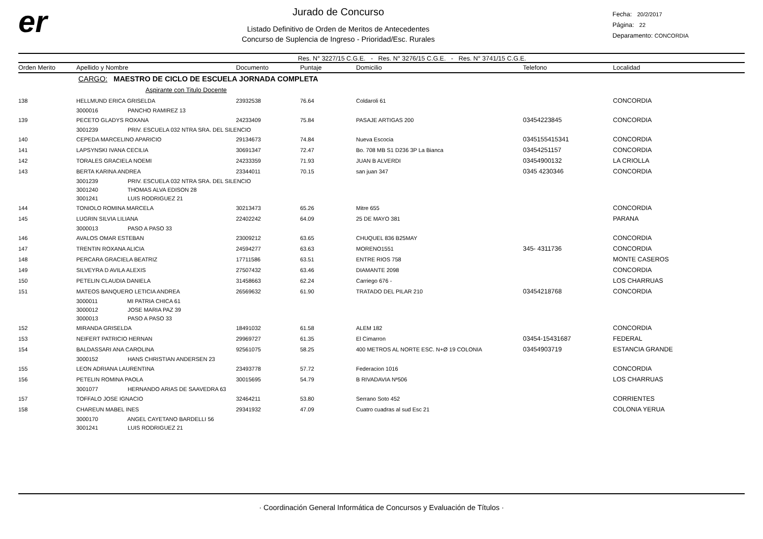er
Jurado de Concurso
Listado Definitivo de Orden de Meritos de Antecedentes
Concurso de Suplencia de Ingreso - Prioridad/Esc. Rurales
Fecha: 20/2/2017
Página: 22
Deparamento: CONCORDIA
Res. N° 3227/15 C.G.E. - Res. N° 3276/15 C.G.E. - Res. N° 3741/15 C.G.E.
| Orden Merito | Apellido y Nombre | Documento | Puntaje | Domicilio | Telefono | Localidad |
| --- | --- | --- | --- | --- | --- | --- |
| | CARGO: MAESTRO DE CICLO DE ESCUELA JORNADA COMPLETA | | | | | |
| | Aspirante con Titulo Docente | | | | | |
| 138 | HELLMUND ERICA GRISELDA | 23932538 | 76.64 | Coldaroli 61 | | CONCORDIA |
| | 3000016 PANCHO RAMIREZ 13 | | | | | |
| 139 | PECETO GLADYS ROXANA | 24233409 | 75.84 | PASAJE ARTIGAS 200 | 03454223845 | CONCORDIA |
| | 3001239 PRIV. ESCUELA 032 NTRA SRA. DEL SILENCIO | | | | | |
| 140 | CEPEDA MARCELINO APARICIO | 29134673 | 74.84 | Nueva Escocia | 0345155415341 | CONCORDIA |
| 141 | LAPSYNSKI IVANA CECILIA | 30691347 | 72.47 | Bo. 708 MB S1 D236 3P La Bianca | 03454251157 | CONCORDIA |
| 142 | TORALES GRACIELA NOEMI | 24233359 | 71.93 | JUAN B ALVERDI | 03454900132 | LA CRIOLLA |
| 143 | BERTA KARINA ANDREA | 23344011 | 70.15 | san juan 347 | 0345 4230346 | CONCORDIA |
| | 3001239 PRIV. ESCUELA 032 NTRA SRA. DEL SILENCIO | | | | | |
| | 3001240 THOMAS ALVA EDISON 28 | | | | | |
| | 3001241 LUIS RODRIGUEZ 21 | | | | | |
| 144 | TONIOLO ROMINA MARCELA | 30213473 | 65.26 | Mitre 655 | | CONCORDIA |
| 145 | LUGRIN SILVIA LILIANA | 22402242 | 64.09 | 25 DE MAYO 381 | | PARANA |
| | 3000013 PASO A PASO 33 | | | | | |
| 146 | AVALOS OMAR ESTEBAN | 23009212 | 63.65 | CHUQUEL 836 B25MAY | | CONCORDIA |
| 147 | TRENTIN ROXANA ALICIA | 24594277 | 63.63 | MORENO1551 | 345- 4311736 | CONCORDIA |
| 148 | PERCARA GRACIELA BEATRIZ | 17711586 | 63.51 | ENTRE RIOS 758 | | MONTE CASEROS |
| 149 | SILVEYRA D AVILA ALEXIS | 27507432 | 63.46 | DIAMANTE 2098 | | CONCORDIA |
| 150 | PETELIN CLAUDIA DANIELA | 31458663 | 62.24 | Carriego 676 - | | LOS CHARRUAS |
| 151 | MATEOS BANQUERO LETICIA ANDREA | 26569632 | 61.90 | TRATADO DEL PILAR 210 | 03454218768 | CONCORDIA |
| | 3000011 MI PATRIA CHICA 61 | | | | | |
| | 3000012 JOSE MARIA PAZ 39 | | | | | |
| | 3000013 PASO A PASO 33 | | | | | |
| 152 | MIRANDA GRISELDA | 18491032 | 61.58 | ALEM 182 | | CONCORDIA |
| 153 | NEIFERT PATRICIO HERNAN | 29969727 | 61.35 | El Cimarron | 03454-15431687 | FEDERAL |
| 154 | BALDASSARI ANA CAROLINA | 92561075 | 58.25 | 400 METROS AL NORTE ESC. N+Ø 19 COLONIA | 03454903719 | ESTANCIA GRANDE |
| | 3000152 HANS CHRISTIAN ANDERSEN 23 | | | | | |
| 155 | LEON ADRIANA LAURENTINA | 23493778 | 57.72 | Federacion 1016 | | CONCORDIA |
| 156 | PETELIN ROMINA PAOLA | 30015695 | 54.79 | B RIVADAVIA Nª506 | | LOS CHARRUAS |
| | 3001077 HERNANDO ARIAS DE SAAVEDRA 63 | | | | | |
| 157 | TOFFALO JOSE IGNACIO | 32464211 | 53.80 | Serrano Soto 452 | | CORRIENTES |
| 158 | CHAREUN MABEL INES | 29341932 | 47.09 | Cuatro cuadras al sud Esc 21 | | COLONIA YERUA |
| | 3000170 ANGEL CAYETANO BARDELLI 56 | | | | | |
| | 3001241 LUIS RODRIGUEZ 21 | | | | | |
· Coordinación General Informática de Concursos y Evaluación de Títulos ·